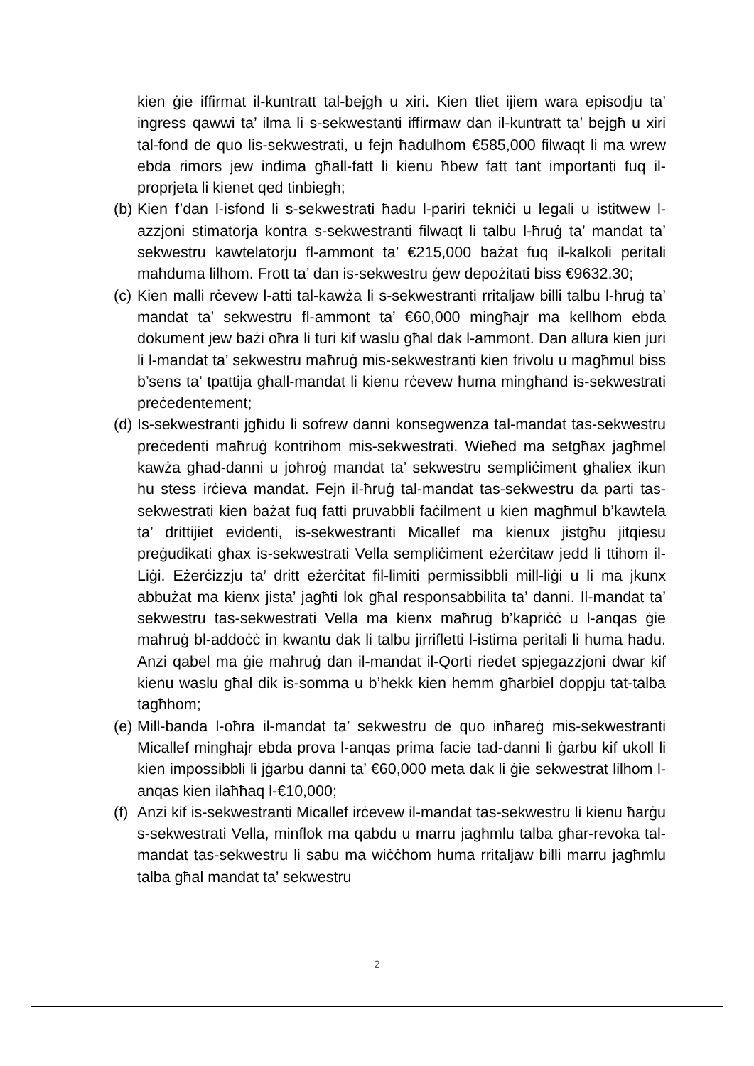kien ġie iffirmat il-kuntratt tal-bejgħ u xiri. Kien tliet ijiem wara episodju ta’ ingress qawwi ta’ ilma li s-sekwestanti iffirmaw dan il-kuntratt ta’ bejgħ u xiri tal-fond de quo lis-sekwestrati, u fejn ħadulhom €585,000 filwaqt li ma wrew ebda rimors jew indima għall-fatt li kienu ħbew fatt tant importanti fuq il-proprjeta li kienet qed tinbiegħ;
(b) Kien f’dan l-isfond li s-sekwestrati ħadu l-pariri tekniċi u legali u istitwew l-azzjoni stimatorja kontra s-sekwestranti filwaqt li talbu l-ħruġ ta’ mandat ta’ sekwestru kawtelatorju fl-ammont ta’ €215,000 bażat fuq il-kalkoli peritali maħduma lilhom. Frott ta’ dan is-sekwestru ġew depożitati biss €9632.30;
(c) Kien malli rċevew l-atti tal-kawża li s-sekwestranti rritaljaw billi talbu l-ħruġ ta’ mandat ta’ sekwestru fl-ammont ta’ €60,000 mingħajr ma kellhom ebda dokument jew bażi oħra li turi kif waslu għal dak l-ammont. Dan allura kien juri li l-mandat ta’ sekwestru maħruġ mis-sekwestranti kien frivolu u magħmul biss b’sens ta’ tpattija għall-mandat li kienu rċevew huma mingħand is-sekwestrati preċedentement;
(d) Is-sekwestranti jgħidu li sofrew danni konsegwenza tal-mandat tas-sekwestru preċedenti maħruġ kontrihom mis-sekwestrati. Wieħed ma setgħax jagħmel kawża għad-danni u joħroġ mandat ta’ sekwestru sempliċiment għaliex ikun hu stess irċieva mandat. Fejn il-ħruġ tal-mandat tas-sekwestru da parti tas-sekwestrati kien bażat fuq fatti pruvabbli faċilment u kien magħmul b’kawtela ta’ drittijiet evidenti, is-sekwestranti Micallef ma kienux jistgħu jitqiesu preġudikati għax is-sekwestrati Vella sempliċiment eżerċitaw jedd li ttihom il-Liġi. Eżerċizzju ta’ dritt eżerċitat fil-limiti permissibbli mill-liġi u li ma jkunx abbużat ma kienx jista’ jagħti lok għal responsabbilita ta’ danni. Il-mandat ta’ sekwestru tas-sekwestrati Vella ma kienx maħruġ b’kapriċċ u l-anqas ġie maħruġ bl-addoċċ in kwantu dak li talbu jirrifletti l-istima peritali li huma ħadu. Anzi qabel ma ġie maħruġ dan il-mandat il-Qorti riedet spjegazzjoni dwar kif kienu waslu għal dik is-somma u b’hekk kien hemm għarbiel doppju tat-talba tagħhom;
(e) Mill-banda l-oħra il-mandat ta’ sekwestru de quo inħareġ mis-sekwestranti Micallef mingħajr ebda prova l-anqas prima facie tad-danni li ġarbu kif ukoll li kien impossibbli li jġarbu danni ta’ €60,000 meta dak li ġie sekwestrat lilhom l-anqas kien ilaħħaq l-€10,000;
(f) Anzi kif is-sekwestranti Micallef irċevew il-mandat tas-sekwestru li kienu ħarġu s-sekwestrati Vella, minflok ma qabdu u marru jagħmlu talba għar-revoka tal-mandat tas-sekwestru li sabu ma wiċċhom huma rritaljaw billi marru jagħmlu talba għal mandat ta’ sekwestru
2